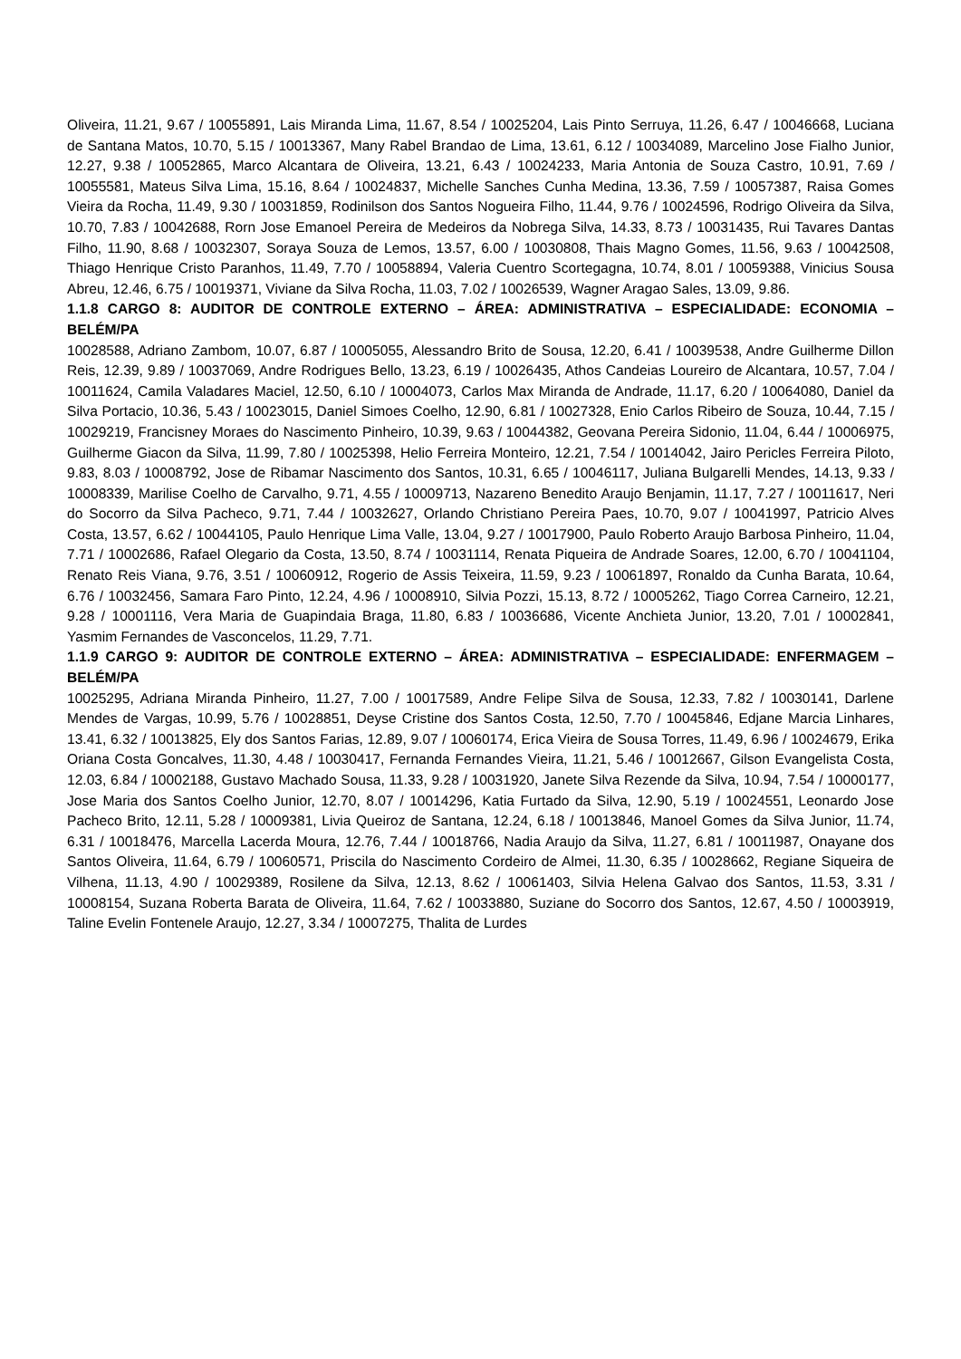Oliveira, 11.21, 9.67 / 10055891, Lais Miranda Lima, 11.67, 8.54 / 10025204, Lais Pinto Serruya, 11.26, 6.47 / 10046668, Luciana de Santana Matos, 10.70, 5.15 / 10013367, Many Rabel Brandao de Lima, 13.61, 6.12 / 10034089, Marcelino Jose Fialho Junior, 12.27, 9.38 / 10052865, Marco Alcantara de Oliveira, 13.21, 6.43 / 10024233, Maria Antonia de Souza Castro, 10.91, 7.69 / 10055581, Mateus Silva Lima, 15.16, 8.64 / 10024837, Michelle Sanches Cunha Medina, 13.36, 7.59 / 10057387, Raisa Gomes Vieira da Rocha, 11.49, 9.30 / 10031859, Rodinilson dos Santos Nogueira Filho, 11.44, 9.76 / 10024596, Rodrigo Oliveira da Silva, 10.70, 7.83 / 10042688, Rorn Jose Emanoel Pereira de Medeiros da Nobrega Silva, 14.33, 8.73 / 10031435, Rui Tavares Dantas Filho, 11.90, 8.68 / 10032307, Soraya Souza de Lemos, 13.57, 6.00 / 10030808, Thais Magno Gomes, 11.56, 9.63 / 10042508, Thiago Henrique Cristo Paranhos, 11.49, 7.70 / 10058894, Valeria Cuentro Scortegagna, 10.74, 8.01 / 10059388, Vinicius Sousa Abreu, 12.46, 6.75 / 10019371, Viviane da Silva Rocha, 11.03, 7.02 / 10026539, Wagner Aragao Sales, 13.09, 9.86.
1.1.8 CARGO 8: AUDITOR DE CONTROLE EXTERNO – ÁREA: ADMINISTRATIVA – ESPECIALIDADE: ECONOMIA – BELÉM/PA
10028588, Adriano Zambom, 10.07, 6.87 / 10005055, Alessandro Brito de Sousa, 12.20, 6.41 / 10039538, Andre Guilherme Dillon Reis, 12.39, 9.89 / 10037069, Andre Rodrigues Bello, 13.23, 6.19 / 10026435, Athos Candeias Loureiro de Alcantara, 10.57, 7.04 / 10011624, Camila Valadares Maciel, 12.50, 6.10 / 10004073, Carlos Max Miranda de Andrade, 11.17, 6.20 / 10064080, Daniel da Silva Portacio, 10.36, 5.43 / 10023015, Daniel Simoes Coelho, 12.90, 6.81 / 10027328, Enio Carlos Ribeiro de Souza, 10.44, 7.15 / 10029219, Francisney Moraes do Nascimento Pinheiro, 10.39, 9.63 / 10044382, Geovana Pereira Sidonio, 11.04, 6.44 / 10006975, Guilherme Giacon da Silva, 11.99, 7.80 / 10025398, Helio Ferreira Monteiro, 12.21, 7.54 / 10014042, Jairo Pericles Ferreira Piloto, 9.83, 8.03 / 10008792, Jose de Ribamar Nascimento dos Santos, 10.31, 6.65 / 10046117, Juliana Bulgarelli Mendes, 14.13, 9.33 / 10008339, Marilise Coelho de Carvalho, 9.71, 4.55 / 10009713, Nazareno Benedito Araujo Benjamin, 11.17, 7.27 / 10011617, Neri do Socorro da Silva Pacheco, 9.71, 7.44 / 10032627, Orlando Christiano Pereira Paes, 10.70, 9.07 / 10041997, Patricio Alves Costa, 13.57, 6.62 / 10044105, Paulo Henrique Lima Valle, 13.04, 9.27 / 10017900, Paulo Roberto Araujo Barbosa Pinheiro, 11.04, 7.71 / 10002686, Rafael Olegario da Costa, 13.50, 8.74 / 10031114, Renata Piqueira de Andrade Soares, 12.00, 6.70 / 10041104, Renato Reis Viana, 9.76, 3.51 / 10060912, Rogerio de Assis Teixeira, 11.59, 9.23 / 10061897, Ronaldo da Cunha Barata, 10.64, 6.76 / 10032456, Samara Faro Pinto, 12.24, 4.96 / 10008910, Silvia Pozzi, 15.13, 8.72 / 10005262, Tiago Correa Carneiro, 12.21, 9.28 / 10001116, Vera Maria de Guapindaia Braga, 11.80, 6.83 / 10036686, Vicente Anchieta Junior, 13.20, 7.01 / 10002841, Yasmim Fernandes de Vasconcelos, 11.29, 7.71.
1.1.9 CARGO 9: AUDITOR DE CONTROLE EXTERNO – ÁREA: ADMINISTRATIVA – ESPECIALIDADE: ENFERMAGEM – BELÉM/PA
10025295, Adriana Miranda Pinheiro, 11.27, 7.00 / 10017589, Andre Felipe Silva de Sousa, 12.33, 7.82 / 10030141, Darlene Mendes de Vargas, 10.99, 5.76 / 10028851, Deyse Cristine dos Santos Costa, 12.50, 7.70 / 10045846, Edjane Marcia Linhares, 13.41, 6.32 / 10013825, Ely dos Santos Farias, 12.89, 9.07 / 10060174, Erica Vieira de Sousa Torres, 11.49, 6.96 / 10024679, Erika Oriana Costa Goncalves, 11.30, 4.48 / 10030417, Fernanda Fernandes Vieira, 11.21, 5.46 / 10012667, Gilson Evangelista Costa, 12.03, 6.84 / 10002188, Gustavo Machado Sousa, 11.33, 9.28 / 10031920, Janete Silva Rezende da Silva, 10.94, 7.54 / 10000177, Jose Maria dos Santos Coelho Junior, 12.70, 8.07 / 10014296, Katia Furtado da Silva, 12.90, 5.19 / 10024551, Leonardo Jose Pacheco Brito, 12.11, 5.28 / 10009381, Livia Queiroz de Santana, 12.24, 6.18 / 10013846, Manoel Gomes da Silva Junior, 11.74, 6.31 / 10018476, Marcella Lacerda Moura, 12.76, 7.44 / 10018766, Nadia Araujo da Silva, 11.27, 6.81 / 10011987, Onayane dos Santos Oliveira, 11.64, 6.79 / 10060571, Priscila do Nascimento Cordeiro de Almei, 11.30, 6.35 / 10028662, Regiane Siqueira de Vilhena, 11.13, 4.90 / 10029389, Rosilene da Silva, 12.13, 8.62 / 10061403, Silvia Helena Galvao dos Santos, 11.53, 3.31 / 10008154, Suzana Roberta Barata de Oliveira, 11.64, 7.62 / 10033880, Suziane do Socorro dos Santos, 12.67, 4.50 / 10003919, Taline Evelin Fontenele Araujo, 12.27, 3.34 / 10007275, Thalita de Lurdes